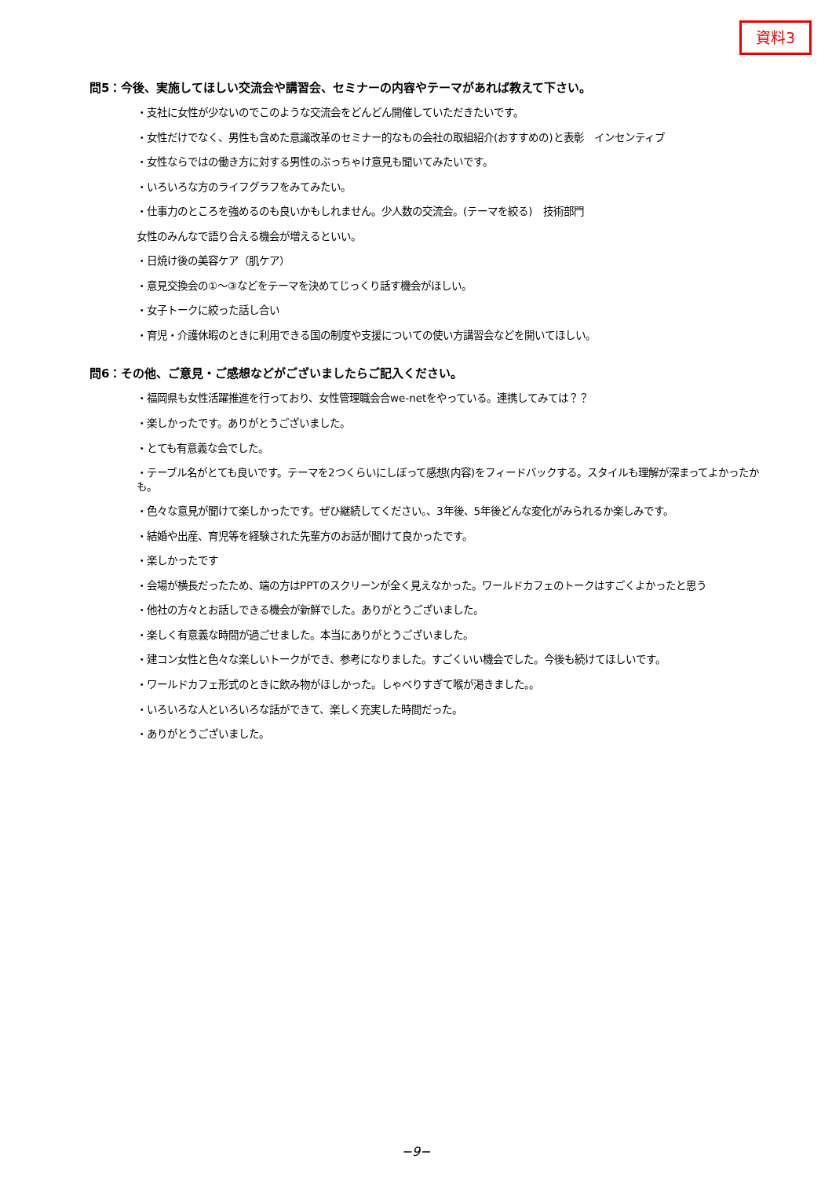資料3
問5：今後、実施してほしい交流会や講習会、セミナーの内容やテーマがあれば教えて下さい。
・支社に女性が少ないのでこのような交流会をどんどん開催していただきたいです。
・女性だけでなく、男性も含めた意識改革のセミナー的なもの会社の取組紹介(おすすめの)と表彰　インセンティブ
・女性ならではの働き方に対する男性のぶっちゃけ意見も聞いてみたいです。
・いろいろな方のライフグラフをみてみたい。
・仕事力のところを強めるのも良いかもしれません。少人数の交流会。(テーマを絞る)　技術部門
女性のみんなで語り合える機会が増えるといい。
・日焼け後の美容ケア（肌ケア）
・意見交換会の①～③などをテーマを決めてじっくり話す機会がほしい。
・女子トークに絞った話し合い
・育児・介護休暇のときに利用できる国の制度や支援についての使い方講習会などを開いてほしい。
問6：その他、ご意見・ご感想などがございましたらご記入ください。
・福岡県も女性活躍推進を行っており、女性管理職会合we-netをやっている。連携してみては？？
・楽しかったです。ありがとうございました。
・とても有意義な会でした。
・テーブル名がとても良いです。テーマを2つくらいにしぼって感想(内容)をフィードバックする。スタイルも理解が深まってよかったかも。
・色々な意見が聞けて楽しかったです。ぜひ継続してください。、3年後、5年後どんな変化がみられるか楽しみです。
・結婚や出産、育児等を経験された先輩方のお話が聞けて良かったです。
・楽しかったです
・会場が横長だったため、端の方はPPTのスクリーンが全く見えなかった。ワールドカフェのトークはすごくよかったと思う
・他社の方々とお話しできる機会が新鮮でした。ありがとうございました。
・楽しく有意義な時間が過ごせました。本当にありがとうございました。
・建コン女性と色々な楽しいトークができ、参考になりました。すごくいい機会でした。今後も続けてほしいです。
・ワールドカフェ形式のときに飲み物がほしかった。しゃべりすぎて喉が渇きました。。
・いろいろな人といろいろな話ができて、楽しく充実した時間だった。
・ありがとうございました。
−9−